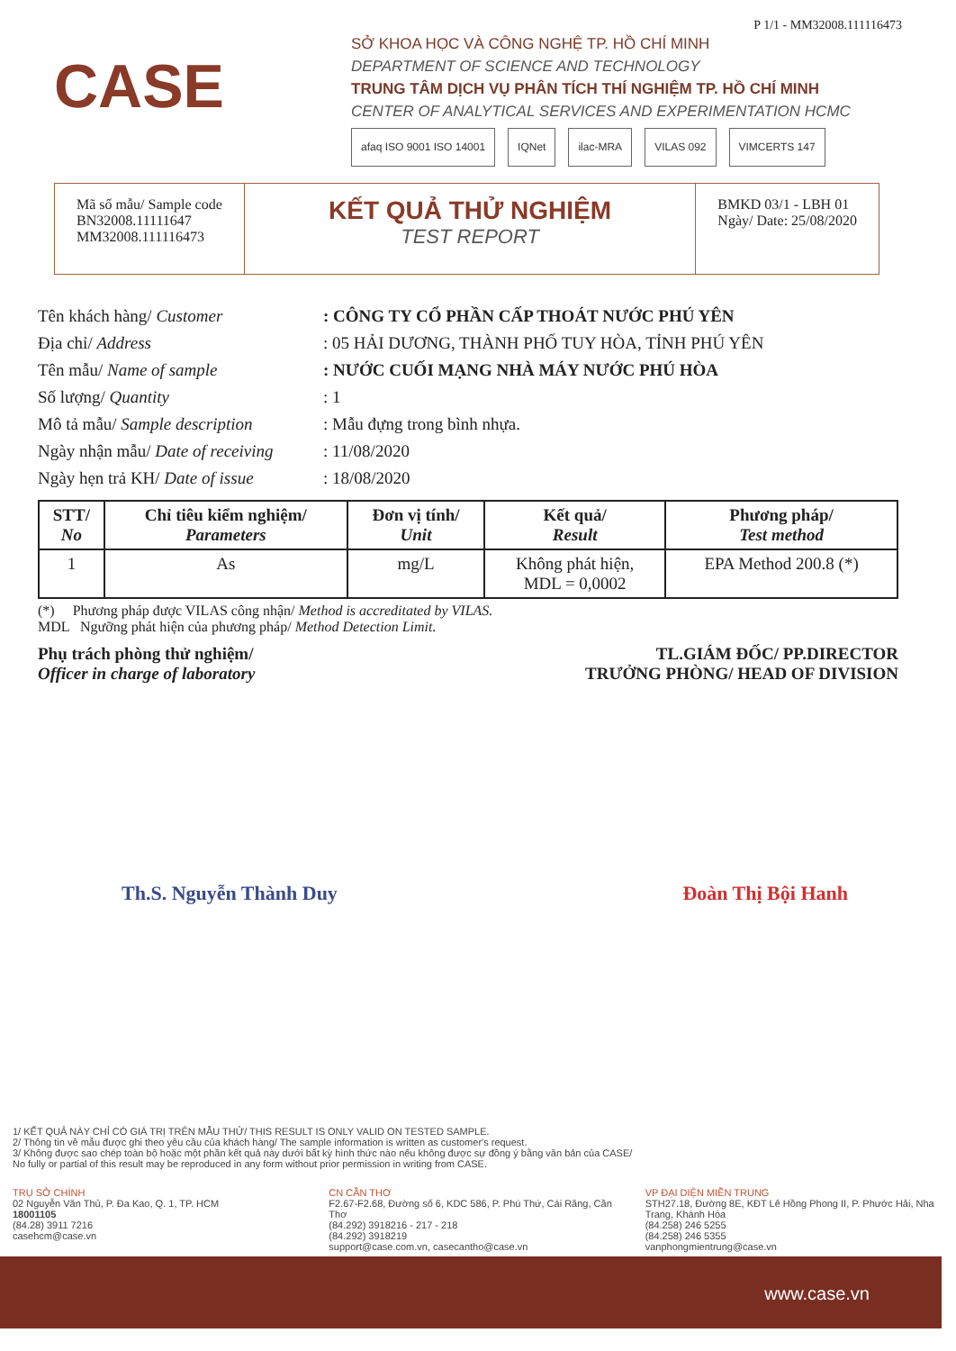P 1/1 - MM32008.111116473
CASE
SỞ KHOA HỌC VÀ CÔNG NGHỆ TP. HỒ CHÍ MINH
DEPARTMENT OF SCIENCE AND TECHNOLOGY
TRUNG TÂM DỊCH VỤ PHÂN TÍCH THÍ NGHIỆM TP. HỒ CHÍ MINH
CENTER OF ANALYTICAL SERVICES AND EXPERIMENTATION HCMC
afaq ISO 9001 ISO 14001 IQNet ilac-MRA VILAS 092 VIMCERTS 147
Mã số mẫu/ Sample code
BN32008.11111647
MM32008.111116473
KẾT QUẢ THỬ NGHIỆM
TEST REPORT
BMKD 03/1 - LBH 01
Ngày/ Date: 25/08/2020
| Tên khách hàng/ Customer | : CÔNG TY CỔ PHẦN CẤP THOÁT NƯỚC PHÚ YÊN |
| Địa chỉ/ Address | : 05 HẢI DƯƠNG, THÀNH PHỐ TUY HÒA, TỈNH PHÚ YÊN |
| Tên mẫu/ Name of sample | : NƯỚC CUỐI MẠNG NHÀ MÁY NƯỚC PHÚ HÒA |
| Số lượng/ Quantity | : 1 |
| Mô tả mẫu/ Sample description | : Mẫu đựng trong bình nhựa. |
| Ngày nhận mẫu/ Date of receiving | : 11/08/2020 |
| Ngày hẹn trả KH/ Date of issue | : 18/08/2020 |
| STT/ No | Chỉ tiêu kiểm nghiệm/ Parameters | Đơn vị tính/ Unit | Kết quả/ Result | Phương pháp/ Test method |
| --- | --- | --- | --- | --- |
| 1 | As | mg/L | Không phát hiện, MDL = 0,0002 | EPA Method 200.8 (*) |
(*) Phương pháp được VILAS công nhận/ Method is accreditated by VILAS.
MDL Ngưỡng phát hiện của phương pháp/ Method Detection Limit.
Phụ trách phòng thử nghiệm/
Officer in charge of laboratory
TL.GIÁM ĐỐC/ PP.DIRECTOR
TRƯỞNG PHÒNG/ HEAD OF DIVISION
Th.S. Nguyễn Thành Duy Đoàn Thị Bội Hanh
1/ KẾT QUẢ NÀY CHỈ CÓ GIÁ TRỊ TRÊN MẪU THỬ/ THIS RESULT IS ONLY VALID ON TESTED SAMPLE.
2/ Thông tin về mẫu được ghi theo yêu cầu của khách hàng/ The sample information is written as customer's request.
3/ Không được sao chép toàn bộ hoặc một phần kết quả này dưới bất kỳ hình thức nào nếu không được sự đồng ý bằng văn bản của CASE/
No fully or partial of this result may be reproduced in any form without prior permission in writing from CASE.
TRỤ SỞ CHÍNH
02 Nguyễn Văn Thủ, P. Đa Kao, Q. 1, TP. HCM
18001105
(84.28) 3911 7216
casehcm@case.vn
CN CẦN THƠ
F2.67-F2.68, Đường số 6, KDC 586, P. Phú Thứ, Cái Răng, Cần Thơ
(84.292) 3918216 - 217 - 218
(84.292) 3918219
support@case.com.vn, casecantho@case.vn
VP ĐẠI DIỆN MIỀN TRUNG
STH27.18, Đường 8E, KĐT Lê Hồng Phong II, P. Phước Hải, Nha Trang, Khánh Hòa
(84.258) 246 5255
(84.258) 246 5355
vanphongmientrung@case.vn
www.case.vn